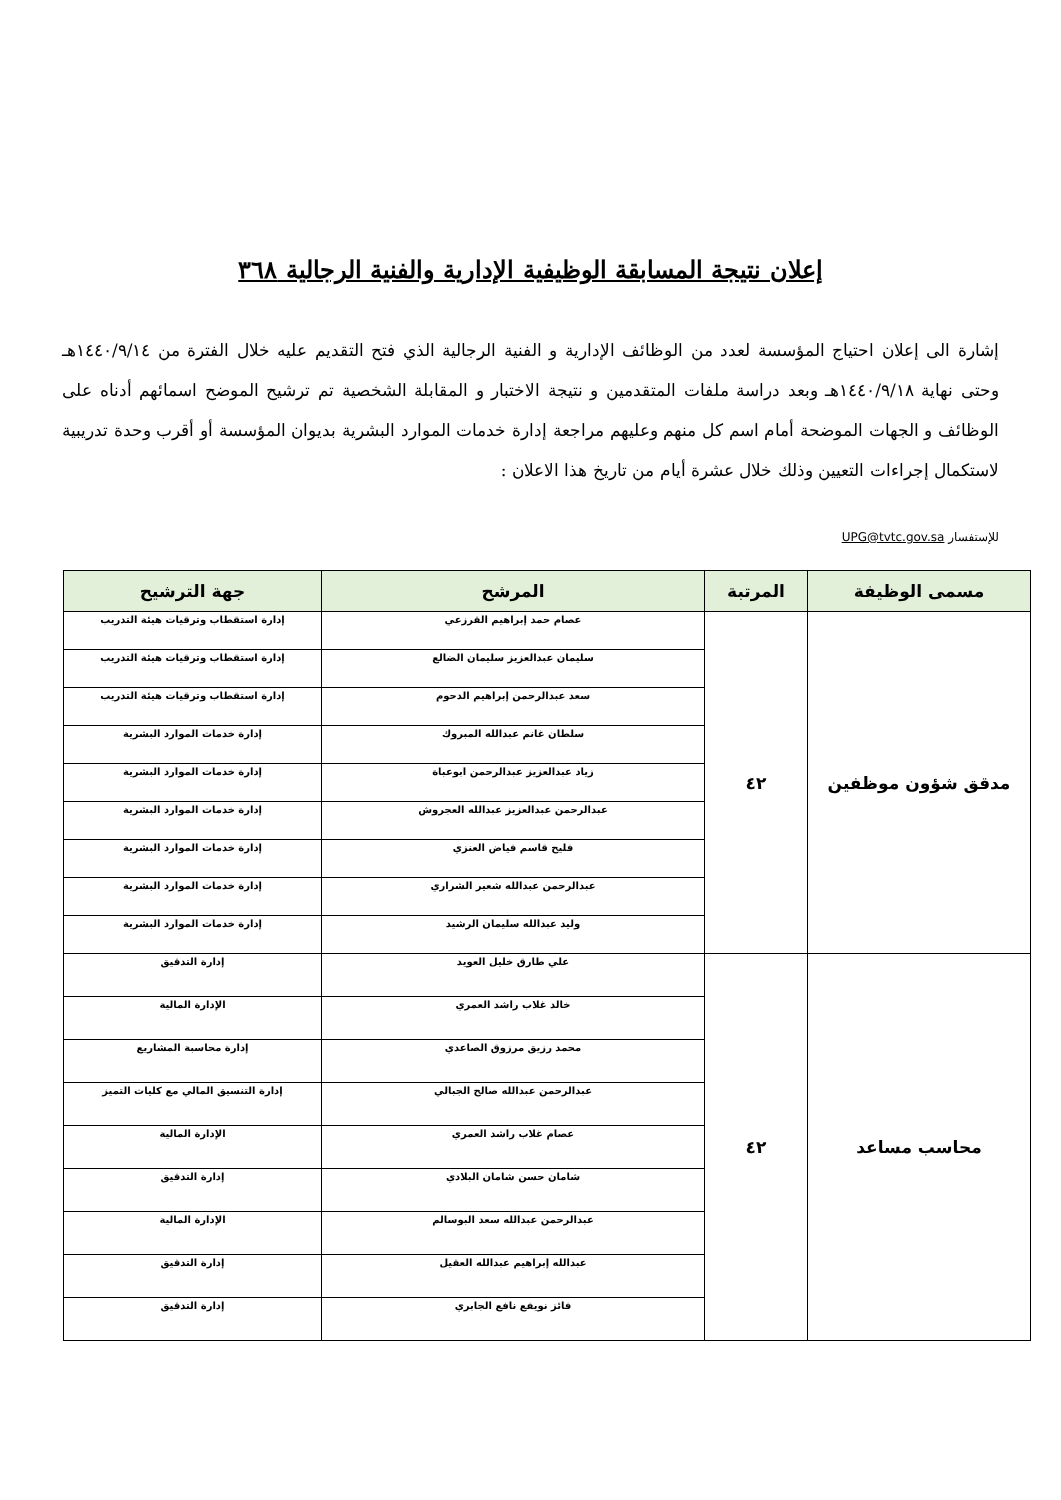إعلان نتيجة المسابقة الوظيفية الإدارية والفنية الرجالية ٣٦٨
إشارة الى إعلان احتياج المؤسسة لعدد من الوظائف الإدارية و الفنية الرجالية الذي فتح التقديم عليه خلال الفترة من ١٤٤٠/٩/١٤هـ وحتى نهاية ١٤٤٠/٩/١٨هـ وبعد دراسة ملفات المتقدمين و نتيجة الاختبار و المقابلة الشخصية تم ترشيح الموضح اسمائهم أدناه على الوظائف و الجهات الموضحة أمام اسم كل منهم وعليهم مراجعة إدارة خدمات الموارد البشرية بديوان المؤسسة أو أقرب وحدة تدريبية لاستكمال إجراءات التعيين وذلك خلال عشرة أيام من تاريخ هذا الاعلان :
للإستفسار UPG@tvtc.gov.sa
| مسمى الوظيفة | المرتبة | المرشح | جهة الترشيح |
| --- | --- | --- | --- |
| مدقق شؤون موظفين | ٤٢ | عصام حمد إبراهيم القرزعي | إدارة استقطاب وترقيات هيئة التدريب |
| | | سليمان عبدالعزيز سليمان الضالع | إدارة استقطاب وترقيات هيئة التدريب |
| | | سعد عبدالرحمن إبراهيم الدحوم | إدارة استقطاب وترقيات هيئة التدريب |
| | | سلطان غانم عبدالله المبروك | إدارة خدمات الموارد البشرية |
| | | زياد عبدالعزيز عبدالرحمن ابوعباة | إدارة خدمات الموارد البشرية |
| | | عبدالرحمن عبدالعزيز عبدالله العجروش | إدارة خدمات الموارد البشرية |
| | | فليح قاسم فياض العنزي | إدارة خدمات الموارد البشرية |
| | | عبدالرحمن عبدالله شعير الشراري | إدارة خدمات الموارد البشرية |
| | | وليد عبدالله سليمان الرشيد | إدارة خدمات الموارد البشرية |
| محاسب مساعد | ٤٢ | علي طارق خليل العويد | إدارة التدقيق |
| | | خالد غلاب راشد العمري | الإدارة المالية |
| | | محمد رزيق مرزوق الصاعدي | إدارة محاسبة المشاريع |
| | | عبدالرحمن عبدالله صالح الجبالي | إدارة التنسيق المالي مع كليات التميز |
| | | عصام غلاب راشد العمري | الإدارة المالية |
| | | شامان حسن شامان البلادي | إدارة التدقيق |
| | | عبدالرحمن عبدالله سعد البوسالم | الإدارة المالية |
| | | عبدالله إبراهيم عبدالله العقيل | إدارة التدقيق |
| | | فائز نويفع نافع الجابري | إدارة التدقيق |